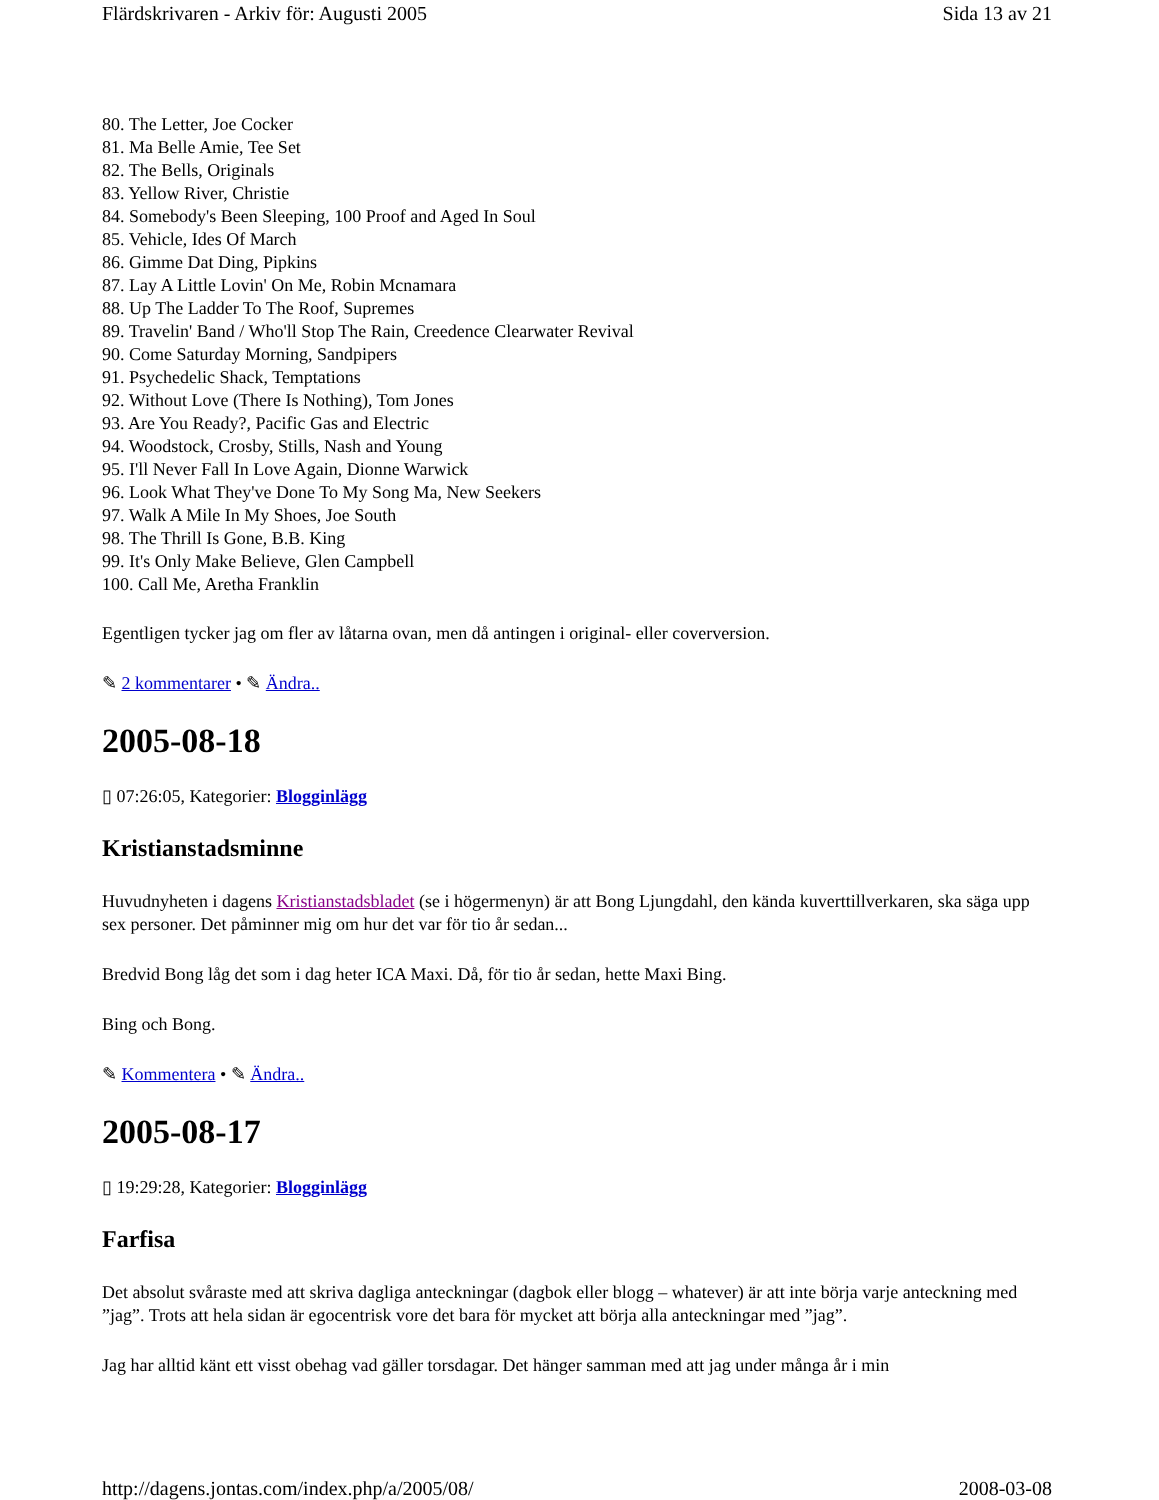Flärdskrivaren - Arkiv för: Augusti 2005 Sida 13 av 21
80. The Letter, Joe Cocker
81. Ma Belle Amie, Tee Set
82. The Bells, Originals
83. Yellow River, Christie
84. Somebody's Been Sleeping, 100 Proof and Aged In Soul
85. Vehicle, Ides Of March
86. Gimme Dat Ding, Pipkins
87. Lay A Little Lovin' On Me, Robin Mcnamara
88. Up The Ladder To The Roof, Supremes
89. Travelin' Band / Who'll Stop The Rain, Creedence Clearwater Revival
90. Come Saturday Morning, Sandpipers
91. Psychedelic Shack, Temptations
92. Without Love (There Is Nothing), Tom Jones
93. Are You Ready?, Pacific Gas and Electric
94. Woodstock, Crosby, Stills, Nash and Young
95. I'll Never Fall In Love Again, Dionne Warwick
96. Look What They've Done To My Song Ma, New Seekers
97. Walk A Mile In My Shoes, Joe South
98. The Thrill Is Gone, B.B. King
99. It's Only Make Believe, Glen Campbell
100. Call Me, Aretha Franklin
Egentligen tycker jag om fler av låtarna ovan, men då antingen i original- eller coverversion.
✎ 2 kommentarer • ✎ Ändra..
2005-08-18
▯ 07:26:05, Kategorier: Blogginlägg
Kristianstadsminne
Huvudnyheten i dagens Kristianstadsbladet (se i högermenyn) är att Bong Ljungdahl, den kända kuverttillverkaren, ska säga upp sex personer. Det påminner mig om hur det var för tio år sedan...
Bredvid Bong låg det som i dag heter ICA Maxi. Då, för tio år sedan, hette Maxi Bing.
Bing och Bong.
✎ Kommentera • ✎ Ändra..
2005-08-17
▯ 19:29:28, Kategorier: Blogginlägg
Farfisa
Det absolut svåraste med att skriva dagliga anteckningar (dagbok eller blogg – whatever) är att inte börja varje anteckning med ”jag”. Trots att hela sidan är egocentrisk vore det bara för mycket att börja alla anteckningar med ”jag”.
Jag har alltid känt ett visst obehag vad gäller torsdagar. Det hänger samman med att jag under många år i min
http://dagens.jontas.com/index.php/a/2005/08/ 2008-03-08